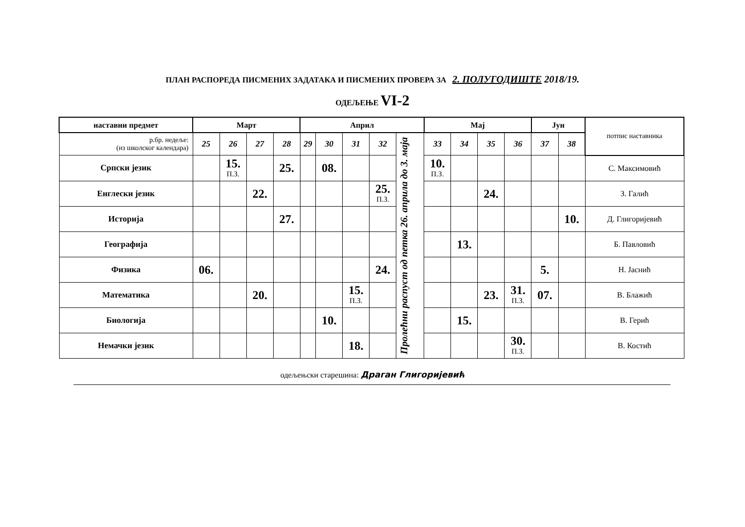ПЛАН РАСПОРЕДА ПИСМЕНИХ ЗАДАТАКА И ПИСМЕНИХ ПРОВЕРА ЗА 2. ПОЛУГОДИШТЕ 2018/19.
ОДЕЉЕЊЕ VI-2
| наставни предмет | Март | | | | Април | | | | | Мај | | | | Јун | | потпис наставника |
| --- | --- | --- | --- | --- | --- | --- | --- | --- | --- | --- | --- | --- | --- | --- | --- | --- |
| р.бр. недеље: (из школског календара) | 25 | 26 | 27 | 28 | 29 | 30 | 31 | 32 | Пролећни распуст од петка 26. априла до 3. маја | 33 | 34 | 35 | 36 | 37 | 38 | |
| Српски језик | | 15. П.З. | | 25. | | 08. | | | | 10. П.З. | | | | | | С. Максимовић |
| Енглески језик | | | 22. | | | | | 25. П.З. | | | | 24. | | | | З. Галић |
| Историја | | | | 27. | | | | | | | | | | | 10. | Д. Глигоријевић |
| Географија | | | | | | | | | | | 13. | | | | | Б. Павловић |
| Физика | 06. | | | | | | | 24. | | | | | | 5. | | Н. Јаснић |
| Математика | | | 20. | | | | 15. П.З. | | | | | 23. | 31. П.З. | 07. | | В. Блажић |
| Биологија | | | | | | 10. | | | | | 15. | | | | | В. Герић |
| Немачки језик | | | | | | | 18. | | | | | | 30. П.З. | | | В. Костић |
одељењски старешина: Драган Глигоријевић